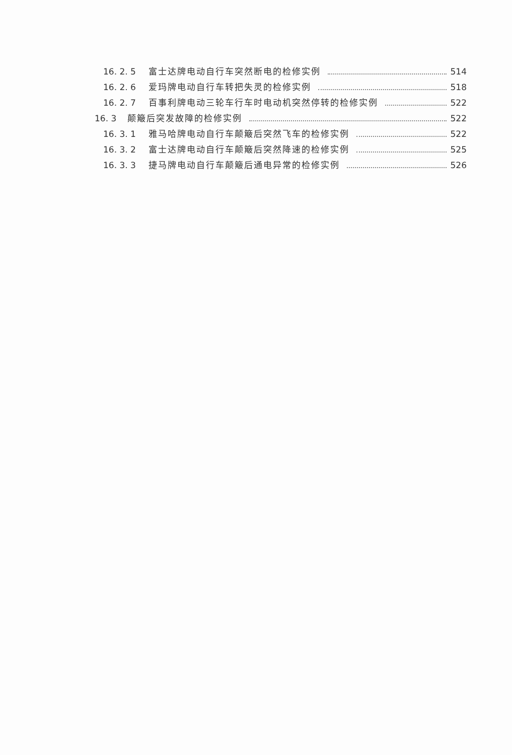16. 2. 5 富士达牌电动自行车突然断电的检修实例 514
16. 2. 6 爱玛牌电动自行车转把失灵的检修实例 518
16. 2. 7 百事利牌电动三轮车行车时电动机突然停转的检修实例 522
16. 3 颠簸后突发故障的检修实例 522
16. 3. 1 雅马哈牌电动自行车颠簸后突然飞车的检修实例 522
16. 3. 2 富士达牌电动自行车颠簸后突然降速的检修实例 525
16. 3. 3 捷马牌电动自行车颠簸后通电异常的检修实例 526